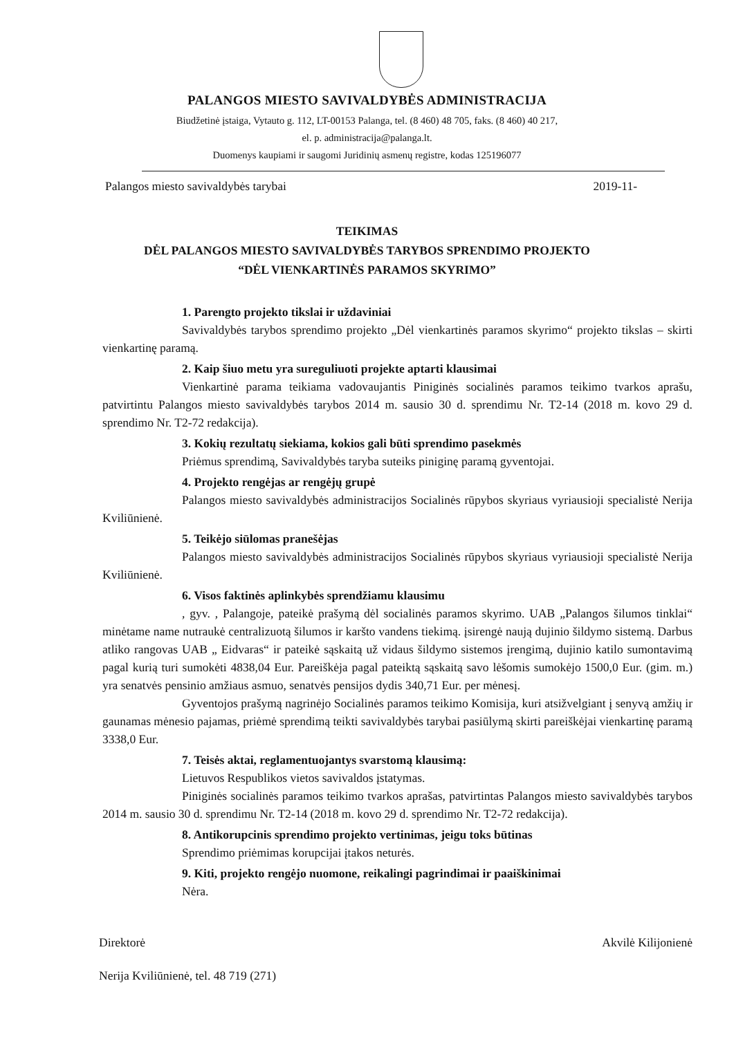PALANGOS MIESTO SAVIVALDYBĖS ADMINISTRACIJA
Biudžetinė įstaiga, Vytauto g. 112, LT-00153 Palanga, tel. (8 460) 48 705, faks. (8 460) 40 217,
el. p. administracija@palanga.lt.
Duomenys kaupiami ir saugomi Juridinių asmenų registre, kodas 125196077
Palangos miesto savivaldybės tarybai 2019-11-
TEIKIMAS
DĖL PALANGOS MIESTO SAVIVALDYBĖS TARYBOS SPRENDIMO PROJEKTO
“DĖL VIENKARTINĖS PARAMOS SKYRIMO”
1. Parengto projekto tikslai ir uždaviniai
Savivaldybės tarybos sprendimo projekto „Dėl vienkartinės paramos skyrimo“ projekto tikslas – skirti vienkartinę paramą.
2. Kaip šiuo metu yra sureguliuoti projekte aptarti klausimai
Vienkartinė parama teikiama vadovaujantis Piniginės socialinės paramos teikimo tvarkos aprašu, patvirtintu Palangos miesto savivaldybės tarybos 2014 m. sausio 30 d. sprendimu Nr. T2-14 (2018 m. kovo 29 d. sprendimo Nr. T2-72 redakcija).
3. Kokių rezultatų siekiama, kokios gali būti sprendimo pasekmės
Priėmus sprendimą, Savivaldybės taryba suteiks piniginę paramą gyventojai.
4. Projekto rengėjas ar rengėjų grupė
Palangos miesto savivaldybės administracijos Socialinės rūpybos skyriaus vyriausioji specialistė Nerija Kviliūnienė.
5. Teikėjo siūlomas pranešėjas
Palangos miesto savivaldybės administracijos Socialinės rūpybos skyriaus vyriausioji specialistė Nerija Kviliūnienė.
6. Visos faktinės aplinkybės sprendžiamu klausimu
, gyv. , Palangoje, pateikė prašymą dėl socialinės paramos skyrimo. UAB „Palangos šilumos tinklai“ minėtame name nutraukė centralizuotą šilumos ir karšto vandens tiekimą. įsirengė naują dujinio šildymo sistemą. Darbus atliko rangovas UAB „ Eidvaras“ ir pateikė sąskaitą už vidaus šildymo sistemos įrengimą, dujinio katilo sumontavimą pagal kurią turi sumokėti 4838,04 Eur. Pareiškėja pagal pateiktą sąskaitą savo lėšomis sumokėjo 1500,0 Eur. (gim. m.) yra senatvės pensinio amžiaus asmuo, senatvės pensijos dydis 340,71 Eur. per mėnesį.
Gyventojos prašymą nagrinėjo Socialinės paramos teikimo Komisija, kuri atsižvelgiant į senyvą amžių ir gaunamas mėnesio pajamas, priėmė sprendimą teikti savivaldybės tarybai pasiūlymą skirti pareiškėjai vienkartinę paramą 3338,0 Eur.
7. Teisės aktai, reglamentuojantys svarstomą klausimą:
Lietuvos Respublikos vietos savivaldos įstatymas.
Piniginės socialinės paramos teikimo tvarkos aprašas, patvirtintas Palangos miesto savivaldybės tarybos 2014 m. sausio 30 d. sprendimu Nr. T2-14 (2018 m. kovo 29 d. sprendimo Nr. T2-72 redakcija).
8. Antikorupcinis sprendimo projekto vertinimas, jeigu toks būtinas
Sprendimo priėmimas korupcijai įtakos neturės.
9. Kiti, projekto rengėjo nuomone, reikalingi pagrindimai ir paaiškinimai
Nėra.
Direktorė Akvilė Kilijonienė
Nerija Kviliūnienė, tel. 48 719 (271)